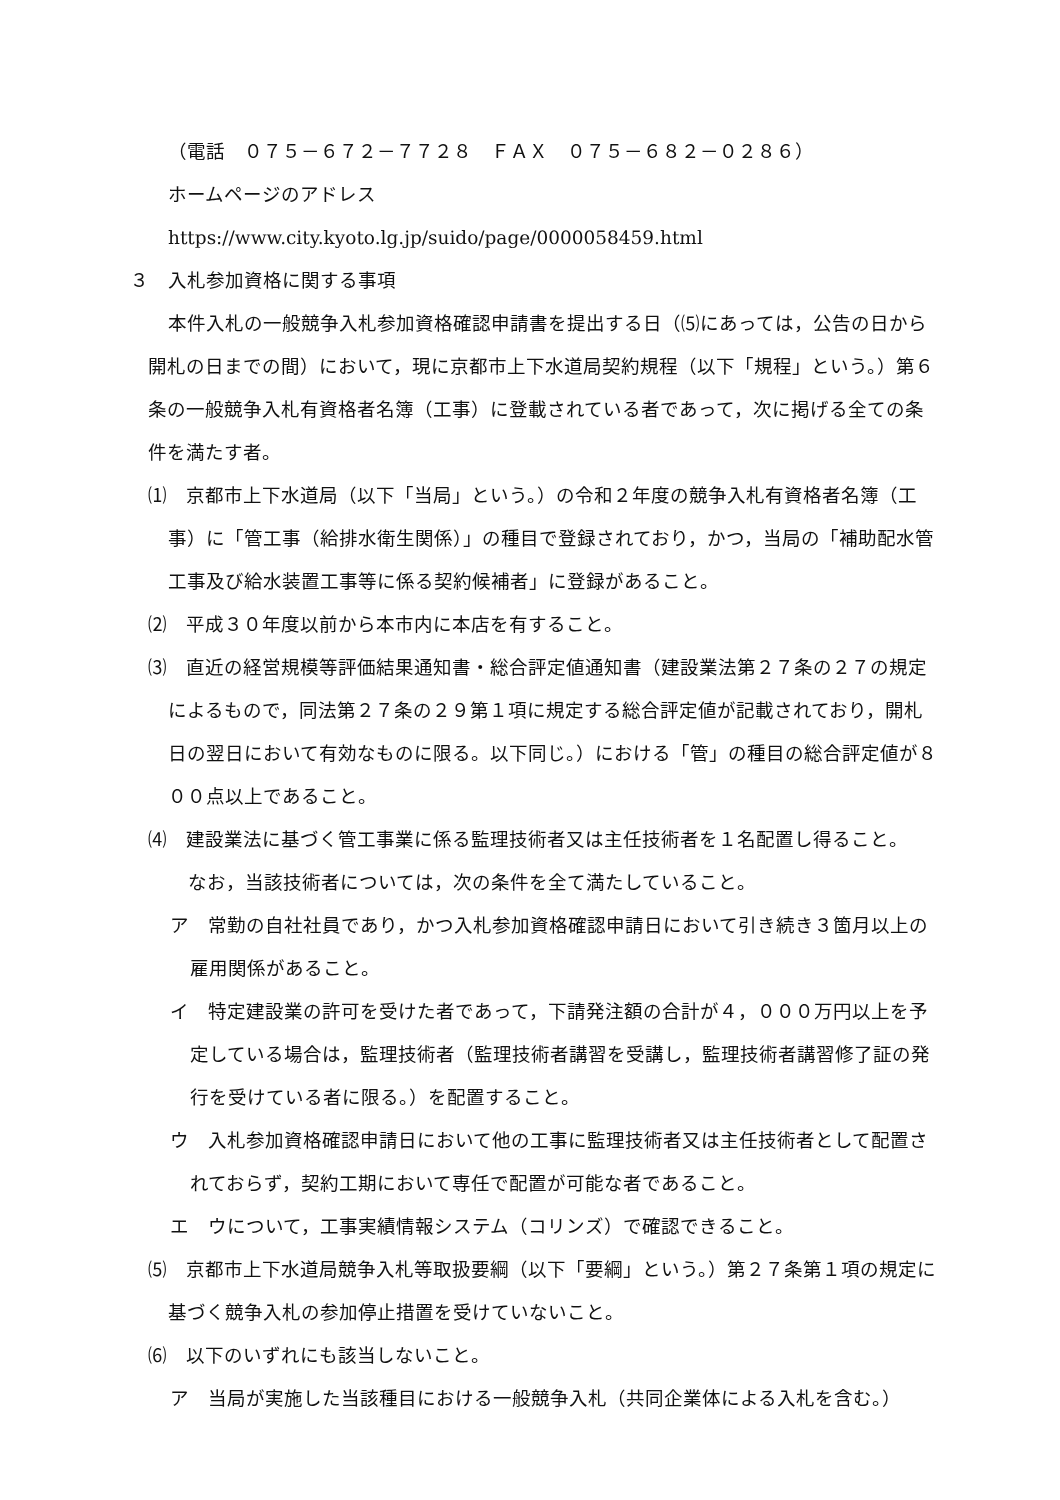（電話　０７５－６７２－７７２８　ＦＡＸ　０７５－６８２－０２８６）
ホームページのアドレス
https://www.city.kyoto.lg.jp/suido/page/0000058459.html
３　入札参加資格に関する事項
本件入札の一般競争入札参加資格確認申請書を提出する日（⑸にあっては，公告の日から開札の日までの間）において，現に京都市上下水道局契約規程（以下「規程」という。）第６条の一般競争入札有資格者名簿（工事）に登載されている者であって，次に掲げる全ての条件を満たす者。
⑴　京都市上下水道局（以下「当局」という。）の令和２年度の競争入札有資格者名簿（工事）に「管工事（給排水衛生関係）」の種目で登録されており，かつ，当局の「補助配水管工事及び給水装置工事等に係る契約候補者」に登録があること。
⑵　平成３０年度以前から本市内に本店を有すること。
⑶　直近の経営規模等評価結果通知書・総合評定値通知書（建設業法第２７条の２７の規定によるもので，同法第２７条の２９第１項に規定する総合評定値が記載されており，開札日の翌日において有効なものに限る。以下同じ。）における「管」の種目の総合評定値が８００点以上であること。
⑷　建設業法に基づく管工事業に係る監理技術者又は主任技術者を１名配置し得ること。
なお，当該技術者については，次の条件を全て満たしていること。
ア　常勤の自社社員であり，かつ入札参加資格確認申請日において引き続き３箇月以上の雇用関係があること。
イ　特定建設業の許可を受けた者であって，下請発注額の合計が４，０００万円以上を予定している場合は，監理技術者（監理技術者講習を受講し，監理技術者講習修了証の発行を受けている者に限る。）を配置すること。
ウ　入札参加資格確認申請日において他の工事に監理技術者又は主任技術者として配置されておらず，契約工期において専任で配置が可能な者であること。
エ　ウについて，工事実績情報システム（コリンズ）で確認できること。
⑸　京都市上下水道局競争入札等取扱要綱（以下「要綱」という。）第２７条第１項の規定に基づく競争入札の参加停止措置を受けていないこと。
⑹　以下のいずれにも該当しないこと。
ア　当局が実施した当該種目における一般競争入札（共同企業体による入札を含む。）